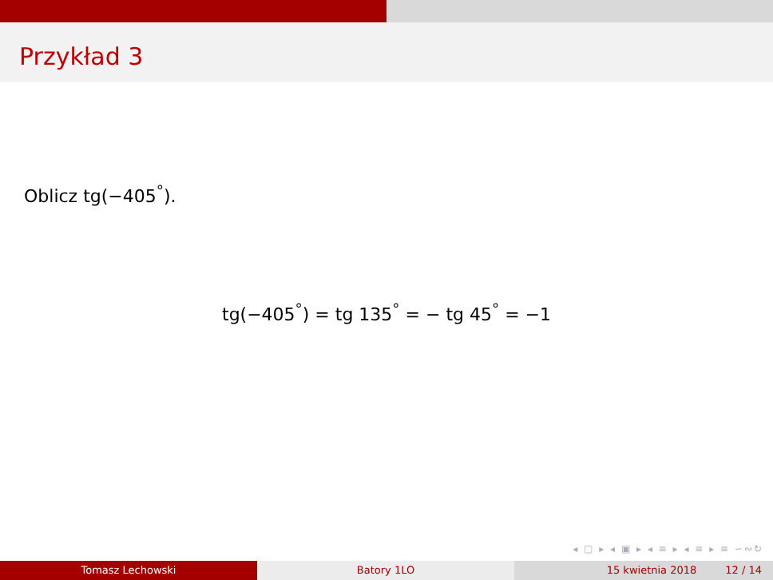Przykład 3
Oblicz tg(−405<sup>°</sup>).
tg(−405<sup>°</sup>) = tg 135<sup>°</sup> = − tg 45<sup>°</sup> = −1
◂ ▢ ▸ ◂ ▣ ▸ ◂ ≡ ▸ ◂ ≡ ▸ ≡ ∽∾↻
Tomasz Lechowski Batory 1LO 15 kwietnia 2018 12 / 14